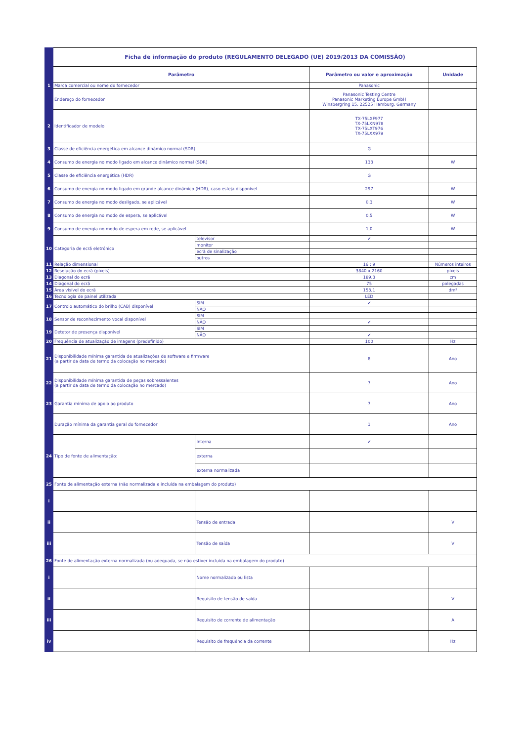| | Ficha de informação do produto (REGULAMENTO DELEGADO (UE) 2019/2013 DA COMISSÃO) | | | |
| | Parâmetro | | Parâmetro ou valor e aproximação | Unidade |
| 1 | Marca comercial ou nome do fornecedor | | Panasonic | |
| | Endereço do fornecedor | | Panasonic Testing Centre Panasonic Marketing Europe GmbH Winsbergring 15, 22525 Hamburg, Germany | |
| 2 | Identificador de modelo | | TX-75LXF977 TX-75LXN978 TX-75LXT976 TX-75LXX979 | |
| 3 | Classe de eficiência energética em alcance dinâmico normal (SDR) | | G | |
| 4 | Consumo de energia no modo ligado em alcance dinâmico normal (SDR) | | 133 | W |
| 5 | Classe de eficiência energética (HDR) | | G | |
| 6 | Consumo de energia no modo ligado em grande alcance dinâmico (HDR), caso esteja disponível | | 297 | W |
| 7 | Consumo de energia no modo desligado, se aplicável | | 0,3 | W |
| 8 | Consumo de energia no modo de espera, se aplicável | | 0,5 | W |
| 9 | Consumo de energia no modo de espera em rede, se aplicável | | 1,0 | W |
| 10 | Categoria de ecrã eletrónico | televisor | ✔ | |
| | | monitor | | |
| | | ecrã de sinalização | | |
| | | outros | | |
| 11 | Relação dimensional | | 16 : 9 | Números inteiros |
| 12 | Resolução do ecrã (píxeis) | | 3840 x 2160 | píxeis |
| 13 | Diagonal do ecrã | | 189,3 | cm |
| 14 | Diagonal do ecrã | | 75 | polegadas |
| 15 | Área visível do ecrã | | 153,1 | dm² |
| 16 | Tecnologia de painel utilizada | | LED | |
| 17 | Controlo automático do brilho (CAB) disponível | SIM | ✔ | |
| | | NÃO | | |
| 18 | Sensor de reconhecimento vocal disponível | SIM | | |
| | | NÃO | ✔ | |
| 19 | Detetor de presença disponível | SIM | | |
| | | NÃO | ✔ | |
| 20 | Frequência de atualização de imagens (predefinido) | | 100 | Hz |
| 21 | Disponibilidade mínima garantida de atualizações de software e firmware (a partir da data de termo da colocação no mercado) | | 8 | Ano |
| 22 | Disponibilidade mínima garantida de peças sobressalentes (a partir da data de termo da colocação no mercado) | | 7 | Ano |
| 23 | Garantia mínima de apoio ao produto | | 7 | Ano |
| | Duração mínima da garantia geral do fornecedor | | 1 | Ano |
| 24 | Tipo de fonte de alimentação: | Interna | ✔ | |
| | | externa | | |
| | | externa normalizada | | |
| 25 | Fonte de alimentação externa (não normalizada e incluída na embalagem do produto) | | | |
| i | | | | |
| ii | | Tensão de entrada | | V |
| iii | | Tensão de saída | | V |
| 26 | Fonte de alimentação externa normalizada (ou adequada, se não estiver incluída na embalagem do produto) | | | |
| i | | Nome normalizado ou lista | | |
| ii | | Requisito de tensão de saída | | V |
| iii | | Requisito de corrente de alimentação | | A |
| iv | | Requisito de frequência da corrente | | Hz |